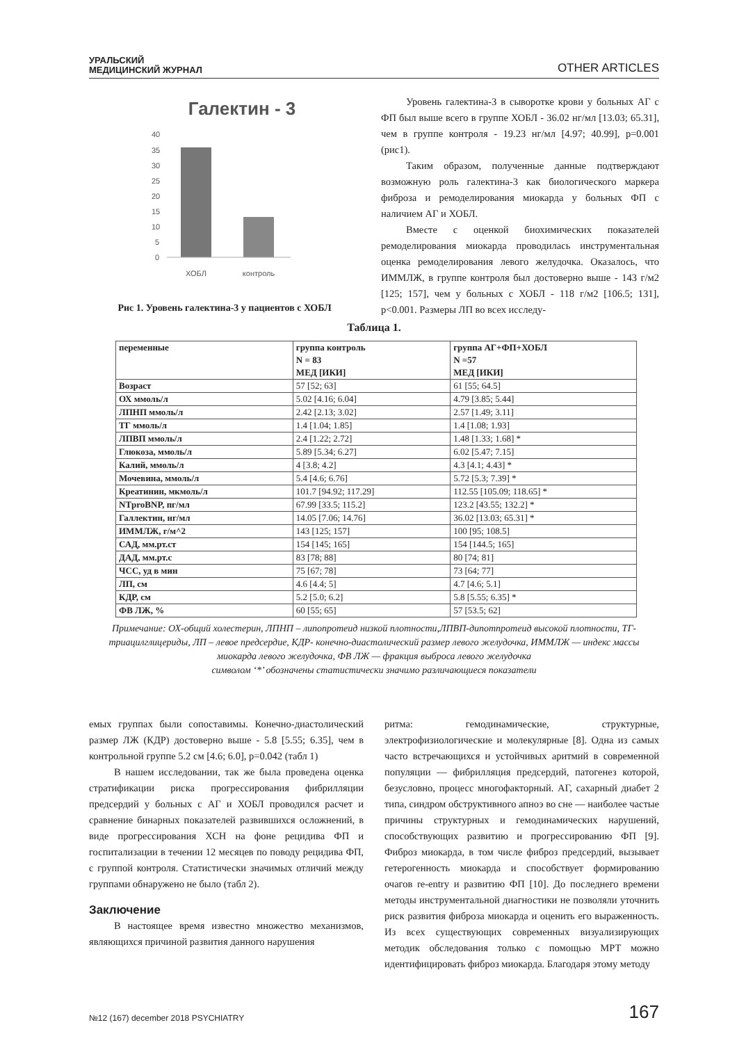УРАЛЬСКИЙ
МЕДИЦИНСКИЙ ЖУРНАЛ
OTHER ARTICLES
Галектин - 3
40
35
30
25
20
15
10
5
0
ХОБЛ
контроль
Рис 1. Уровень галектина-3 у пациентов с ХОБЛ
Уровень галектина-3 в сыворотке крови у больных АГ с ФП был выше всего в группе ХОБЛ - 36.02 нг/мл [13.03; 65.31], чем в группе контроля - 19.23 нг/мл [4.97; 40.99], p=0.001 (рис1).
Таким образом, полученные данные подтверждают возможную роль галектина-3 как биологического маркера фиброза и ремоделирования миокарда у больных ФП с наличием АГ и ХОБЛ.
Вместе с оценкой биохимических показателей ремоделирования миокарда проводилась инструментальная оценка ремоделирования левого желудочка. Оказалось, что ИММЛЖ, в группе контроля был достоверно выше - 143 г/м2 [125; 157], чем у больных с ХОБЛ - 118 г/м2 [106.5; 131], p<0.001. Размеры ЛП во всех исследу-
Таблица 1.
| переменные | группа контроль N = 83 МЕД [ИКИ] | группа АГ+ФП+ХОБЛ N =57 МЕД [ИКИ] |
| --- | --- | --- |
| Возраст | 57 [52; 63] | 61 [55; 64.5] |
| ОХ ммоль/л | 5.02 [4.16; 6.04] | 4.79 [3.85; 5.44] |
| ЛПНП ммоль/л | 2.42 [2.13; 3.02] | 2.57 [1.49; 3.11] |
| ТГ ммоль/л | 1.4 [1.04; 1.85] | 1.4 [1.08; 1.93] |
| ЛПВП ммоль/л | 2.4 [1.22; 2.72] | 1.48 [1.33; 1.68] * |
| Глюкоза, ммоль/л | 5.89 [5.34; 6.27] | 6.02 [5.47; 7.15] |
| Калий, ммоль/л | 4 [3.8; 4.2] | 4.3 [4.1; 4.43] * |
| Мочевина, ммоль/л | 5.4 [4.6; 6.76] | 5.72 [5.3; 7.39] * |
| Креатинин, мкмоль/л | 101.7 [94.92; 117.29] | 112.55 [105.09; 118.65] * |
| NTproBNP, пг/мл | 67.99 [33.5; 115.2] | 123.2 [43.55; 132.2] * |
| Галлектин, нг/мл | 14.05 [7.06; 14.76] | 36.02 [13.03; 65.31] * |
| ИММЛЖ, г/м^2 | 143 [125; 157] | 100 [95; 108.5] |
| САД, мм.рт.ст | 154 [145; 165] | 154 [144.5; 165] |
| ДАД, мм.рт.с | 83 [78; 88] | 80 [74; 81] |
| ЧСС, уд в мин | 75 [67; 78] | 73 [64; 77] |
| ЛП, см | 4.6 [4.4; 5] | 4.7 [4.6; 5.1] |
| КДР, см | 5.2 [5.0; 6.2] | 5.8 [5.55; 6.35] * |
| ФВ ЛЖ, % | 60 [55; 65] | 57 [53.5; 62] |
Примечание: ОХ-общий холестерин, ЛПНП – липопротеид низкой плотности,ЛПВП-дипотпротеид высокой плотности, ТГ- триацилглицериды, ЛП – левое предсердие, КДР- конечно-диастолический размер левого желудочка, ИММЛЖ — индекс массы миокарда левого желудочка, ФВ ЛЖ — фракция выброса левого желудочка
символом ‘*’ обозначены статистически значимо различающиеся показатели
емых группах были сопоставимы. Конечно-диастолический размер ЛЖ (КДР) достоверно выше - 5.8 [5.55; 6.35], чем в контрольной группе 5.2 см [4.6; 6.0], p=0.042 (табл 1)
В нашем исследовании, так же была проведена оценка стратификации риска прогрессирования фибрилляции предсердий у больных с АГ и ХОБЛ проводился расчет и сравнение бинарных показателей развившихся осложнений, в виде прогрессирования ХСН на фоне рецидива ФП и госпитализации в течении 12 месяцев по поводу рецидива ФП, с группой контроля. Статистически значимых отличий между группами обнаружено не было (табл 2).
Заключение
В настоящее время известно множество механизмов, являющихся причиной развития данного нарушения
ритма: гемодинамические, структурные, электрофизиологические и молекулярные [8]. Одна из самых часто встречающихся и устойчивых аритмий в современной популяции — фибрилляция предсердий, патогенез которой, безусловно, процесс многофакторный. АГ, сахарный диабет 2 типа, синдром обструктивного апноэ во сне — наиболее частые причины структурных и гемодинамических нарушений, способствующих развитию и прогрессированию ФП [9]. Фиброз миокарда, в том числе фиброз предсердий, вызывает гетерогенность миокарда и способствует формированию очагов re-entry и развитию ФП [10]. До последнего времени методы инструментальной диагностики не позволяли уточнить риск развития фиброза миокарда и оценить его выраженность. Из всех существующих современных визуализирующих методик обследования только с помощью МРТ можно идентифицировать фиброз миокарда. Благодаря этому методу
№12 (167) december 2018 PSYCHIATRY 167